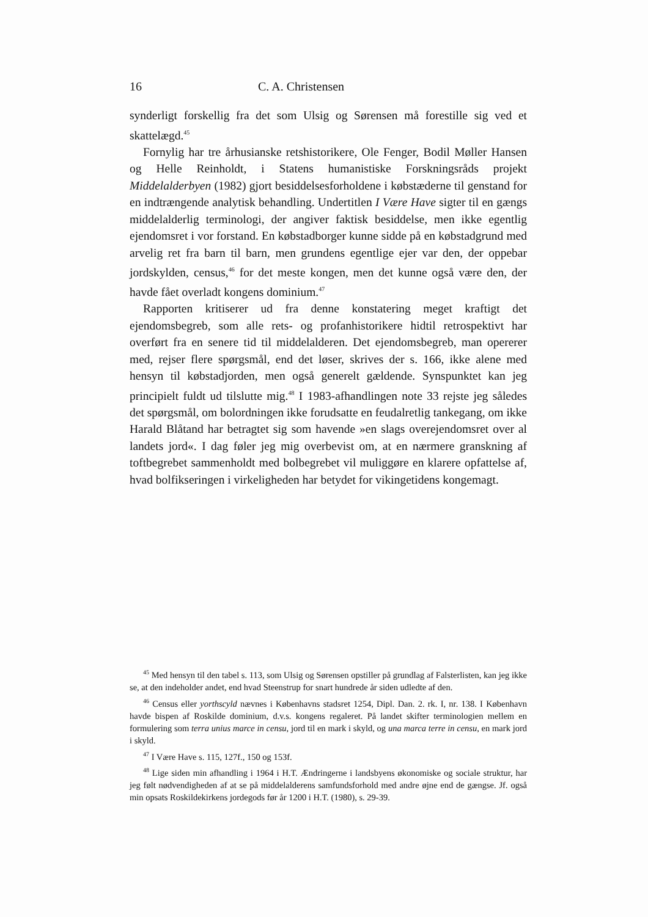16 C. A. Christensen
synderligt forskellig fra det som Ulsig og Sørensen må forestille sig ved et skattelægd.<sup>45</sup>
Fornylig har tre århusianske retshistorikere, Ole Fenger, Bodil Møller Hansen og Helle Reinholdt, i Statens humanistiske Forskningsråds projekt Middelalderbyen (1982) gjort besiddelsesforholdene i købstæderne til genstand for en indtrængende analytisk behandling. Undertitlen I Være Have sigter til en gængs middelalderlig terminologi, der angiver faktisk besiddelse, men ikke egentlig ejendomsret i vor forstand. En købstadborger kunne sidde på en købstadgrund med arvelig ret fra barn til barn, men grundens egentlige ejer var den, der oppebar jordskylden, census,<sup>46</sup> for det meste kongen, men det kunne også være den, der havde fået overladt kongens dominium.<sup>47</sup>
Rapporten kritiserer ud fra denne konstatering meget kraftigt det ejendomsbegreb, som alle rets- og profanhistorikere hidtil retrospektivt har overført fra en senere tid til middelalderen. Det ejendomsbegreb, man opererer med, rejser flere spørgsmål, end det løser, skrives der s. 166, ikke alene med hensyn til købstadjorden, men også generelt gældende. Synspunktet kan jeg principielt fuldt ud tilslutte mig.<sup>48</sup> I 1983-afhandlingen note 33 rejste jeg således det spørgsmål, om bolordningen ikke forudsatte en feudalretlig tankegang, om ikke Harald Blåtand har betragtet sig som havende »en slags overejendomsret over al landets jord«. I dag føler jeg mig overbevist om, at en nærmere granskning af toftbegrebet sammenholdt med bolbegrebet vil muliggøre en klarere opfattelse af, hvad bolfikseringen i virkeligheden har betydet for vikingetidens kongemagt.
<sup>45</sup> Med hensyn til den tabel s. 113, som Ulsig og Sørensen opstiller på grundlag af Falsterlisten, kan jeg ikke se, at den indeholder andet, end hvad Steenstrup for snart hundrede år siden udledte af den.
<sup>46</sup> Census eller yorthscyld nævnes i Københavns stadsret 1254, Dipl. Dan. 2. rk. I, nr. 138. I København havde bispen af Roskilde dominium, d.v.s. kongens regaleret. På landet skifter terminologien mellem en formulering som terra unius marce in censu, jord til en mark i skyld, og una marca terre in censu, en mark jord i skyld.
<sup>47</sup> I Være Have s. 115, 127f., 150 og 153f.
<sup>48</sup> Lige siden min afhandling i 1964 i H.T. Ændringerne i landsbyens økonomiske og sociale struktur, har jeg følt nødvendigheden af at se på middelalderens samfundsforhold med andre øjne end de gængse. Jf. også min opsats Roskildekirkens jordegods før år 1200 i H.T. (1980), s. 29-39.